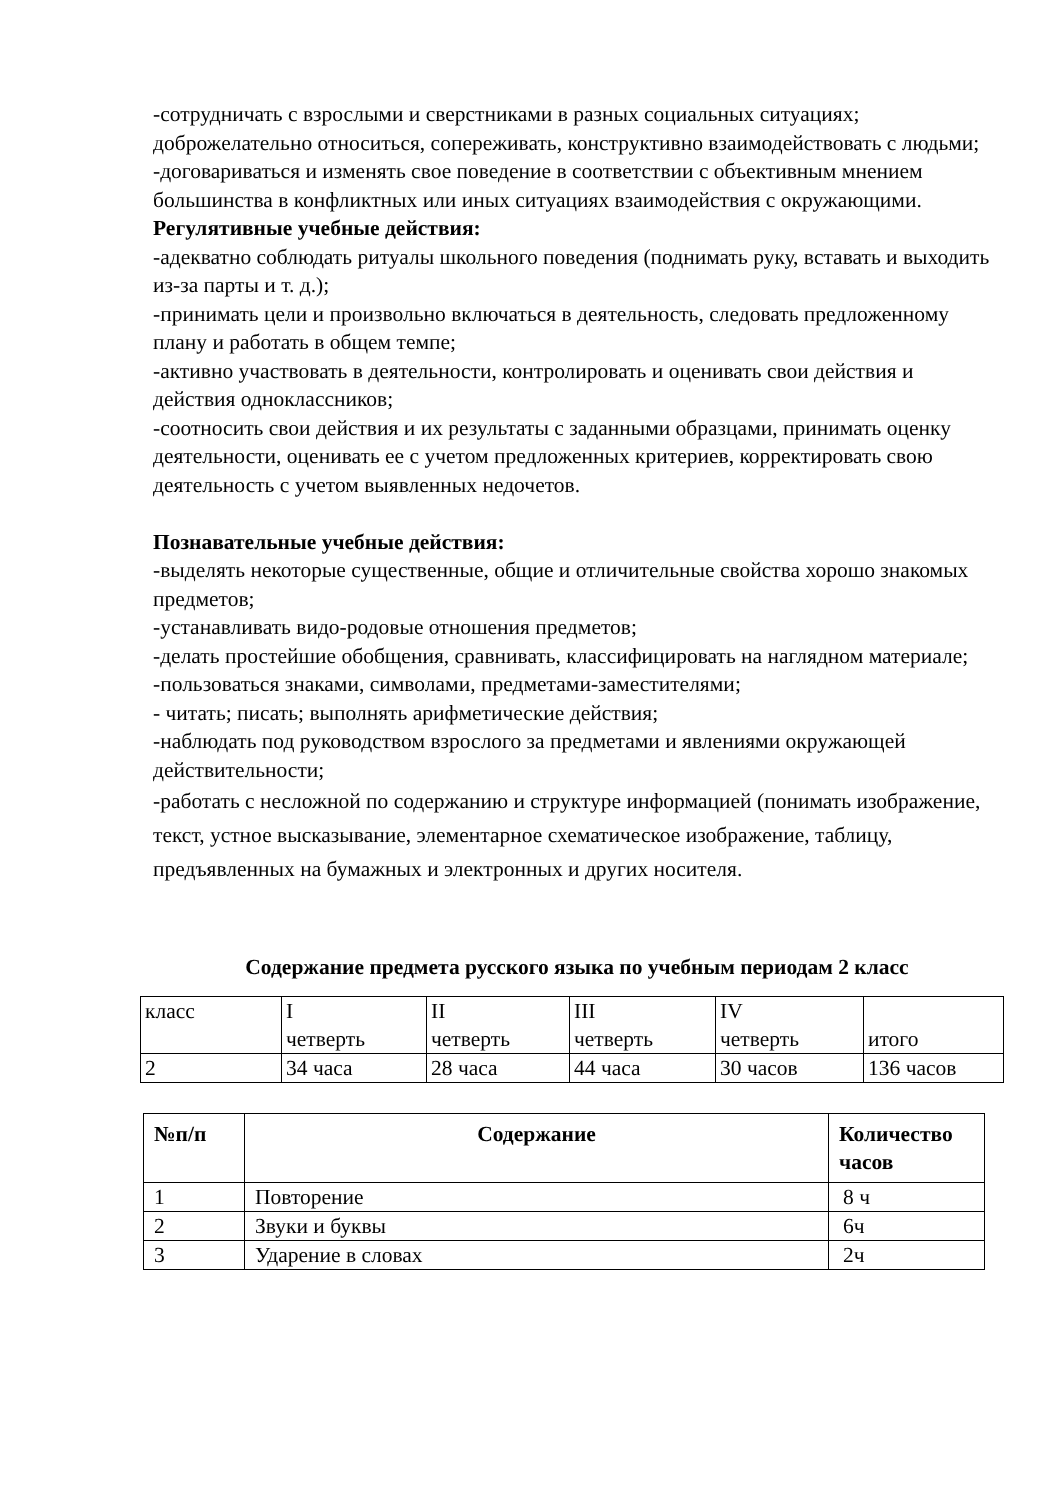-сотрудничать с взрослыми и сверстниками в разных социальных ситуациях; доброжелательно относиться, сопереживать, конструктивно взаимодействовать с людьми;
-договариваться и изменять свое поведение в соответствии с объективным мнением большинства в конфликтных или иных ситуациях взаимодействия с окружающими.
Регулятивные учебные действия:
-адекватно соблюдать ритуалы школьного поведения (поднимать руку, вставать и выходить из-за парты и т. д.);
-принимать цели и произвольно включаться в деятельность, следовать предложенному плану и работать в общем темпе;
-активно участвовать в деятельности, контролировать и оценивать свои действия и действия одноклассников;
-соотносить свои действия и их результаты с заданными образцами, принимать оценку деятельности, оценивать ее с учетом предложенных критериев, корректировать свою деятельность с учетом выявленных недочетов.
Познавательные учебные действия:
-выделять некоторые существенные, общие и отличительные свойства хорошо знакомых предметов;
-устанавливать видо-родовые отношения предметов;
-делать простейшие обобщения, сравнивать, классифицировать на наглядном материале;
-пользоваться знаками, символами, предметами-заместителями;
- читать; писать; выполнять арифметические действия;
-наблюдать под руководством взрослого за предметами и явлениями окружающей действительности;
-работать с несложной по содержанию и структуре информацией (понимать изображение, текст, устное высказывание, элементарное схематическое изображение, таблицу, предъявленных на бумажных и электронных и других носителя.
Содержание предмета русского языка по учебным периодам 2 класс
| класс | I четверть | II четверть | III четверть | IV четверть | итого |
| 2 | 34 часа | 28 часа | 44 часа | 30 часов | 136 часов |
| №п/п | Содержание | Количество часов |
| --- | --- | --- |
| 1 | Повторение | 8 ч |
| 2 | Звуки и буквы | 6ч |
| 3 | Ударение в словах | 2ч |